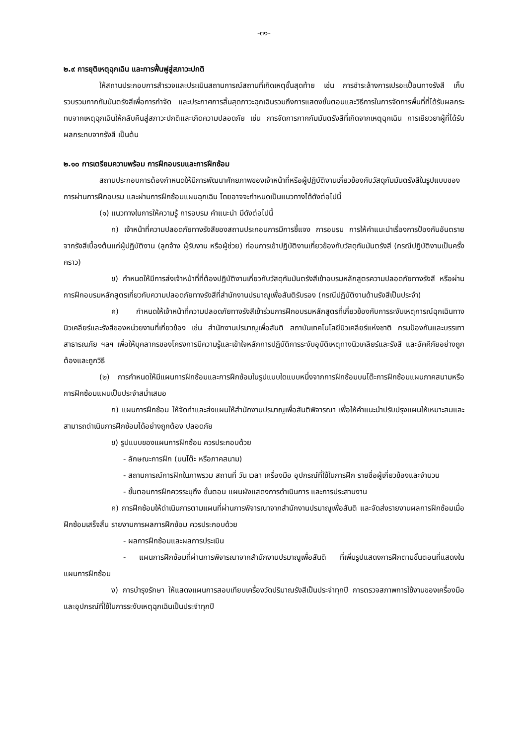-๓๑-
๒.๙ การยุติเหตุฉุกเฉิน และการฟื้นฟูสู่สภาวะปกติ
ให้สถานประกอบการสำรวจและประเมินสถานการณ์สถานที่เกิดเหตุขั้นสุดท้าย เช่น การชำระล้างการเปรอะเปื้อนทางรังสี เก็บรวบรวมกากกัมมันตรังสีเพื่อการกำจัด และประกาศการสิ้นสุดภาวะฉุกเฉินรวมถึงการแสดงขั้นตอนและวิธีการในการจัดการพื้นที่ที่ได้รับผลกระทบจากเหตุฉุกเฉินให้กลับคืนสู่สภาวะปกติและเกิดความปลอดภัย เช่น การจัดการกากกัมมันตรังสีที่เกิดจากเหตุฉุกเฉิน การเยียวยาผู้ที่ได้รับผลกระทบจากรังสี เป็นต้น
๒.๑๐ การเตรียมความพร้อม การฝึกอบรมและการฝึกซ้อม
สถานประกอบการต้องกำหนดให้มีการพัฒนาศักยภาพของเจ้าหน้าที่หรือผู้ปฏิบัติงานเกี่ยวข้องกับวัสดุกัมมันตรังสีในรูปแบบของการผ่านการฝึกอบรม และผ่านการฝึกซ้อมแผนฉุกเฉิน โดยอาจจะกำหนดเป็นแนวทางได้ดังต่อไปนี้
(๑) แนวทางในการให้ความรู้ การอบรม คำแนะนำ มีดังต่อไปนี้
ก) เจ้าหน้าที่ความปลอดภัยทางรังสีของสถานประกอบการมีการชี้แจง การอบรม การให้คำแนะนำเรื่องการป้องกันอันตรายจากรังสีเบื้องต้นแก่ผู้ปฏิบัติงาน (ลูกจ้าง ผู้รับงาน หรือผู้ช่วย) ก่อนการเข้าปฏิบัติงานเกี่ยวข้องกับวัสดุกัมมันตรังสี (กรณีปฏิบัติงานเป็นครั้งคราว)
ข) กำหนดให้มีการส่งเจ้าหน้าที่ที่ต้องปฏิบัติงานเกี่ยวกับวัสดุกัมมันตรังสีเข้าอบรมหลักสูตรความปลอดภัยทางรังสี หรือผ่านการฝึกอบรมหลักสูตรเกี่ยวกับความปลอดภัยทางรังสีที่สำนักงานปรมาณูเพื่อสันติรับรอง (กรณีปฏิบัติงานด้านรังสีเป็นประจำ)
ค) กำหนดให้เจ้าหน้าที่ความปลอดภัยทางรังสีเข้าร่วมการฝึกอบรมหลักสูตรที่เกี่ยวข้องกับการระงับเหตุการณ์ฉุกเฉินทางนิวเคลียร์และรังสีของหน่วยงานที่เกี่ยวข้อง เช่น สำนักงานปรมาณูเพื่อสันติ สถาบันเทคโนโลยีนิวเคลียร์แห่งชาติ กรมป้องกันและบรรเทาสาธารณภัย ฯลฯ เพื่อให้บุคลากรของโครงการมีความรู้และเข้าใจหลักการปฏิบัติการระงับอุบัติเหตุทางนิวเคลียร์และรังสี และอัคคีภัยอย่างถูกต้องและถูกวิธี
(๒) การกำหนดให้มีแผนการฝึกซ้อมและการฝึกซ้อมในรูปแบบใดแบบหนึ่งจากการฝึกซ้อมบนโต๊ะการฝึกซ้อมแผนภาคสนามหรือการฝึกซ้อมแผนเป็นประจำสม่ำเสมอ
ก) แผนการฝึกซ้อม ให้จัดทำและส่งแผนให้สำนักงานปรมาณูเพื่อสันติพิจารณา เพื่อให้คำแนะนำปรับปรุงแผนให้เหมาะสมและสามารถดำเนินการฝึกซ้อมได้อย่างถูกต้อง ปลอดภัย
ข) รูปแบบของแผนการฝึกซ้อม ควรประกอบด้วย
- ลักษณะการฝึก (บนโต๊ะ หรือภาคสนาม)
- สถานการณ์การฝึกในภาพรวม สถานที่ วัน เวลา เครื่องมือ อุปกรณ์ที่ใช้ในการฝึก รายชื่อผู้เกี่ยวข้องและจำนวน
- ขั้นตอนการฝึกควรระบุถึง ขั้นตอน แผนผังแสดงการดำเนินการ และการประสานงาน
ค) การฝึกซ้อมให้ดำเนินการตามแผนที่ผ่านการพิจารณาจากสำนักงานปรมาณูเพื่อสันติ และจัดส่งรายงานผลการฝึกซ้อมเมื่อฝึกซ้อมเสร็จสิ้น รายงานการผลการฝึกซ้อม ควรประกอบด้วย
- ผลการฝึกซ้อมและผลการประเมิน
- แผนการฝึกซ้อมที่ผ่านการพิจารณาจากสำนักงานปรมาณูเพื่อสันติ ที่เพิ่มรูปแสดงการฝึกตามขั้นตอนที่แสดงในแผนการฝึกซ้อม
ง) การบำรุงรักษา ให้แสดงแผนการสอบเทียบเครื่องวัดปริมาณรังสีเป็นประจำทุกปี การตรวจสภาพการใช้งานของเครื่องมือและอุปกรณ์ที่ใช้ในการระงับเหตุฉุกเฉินเป็นประจำทุกปี